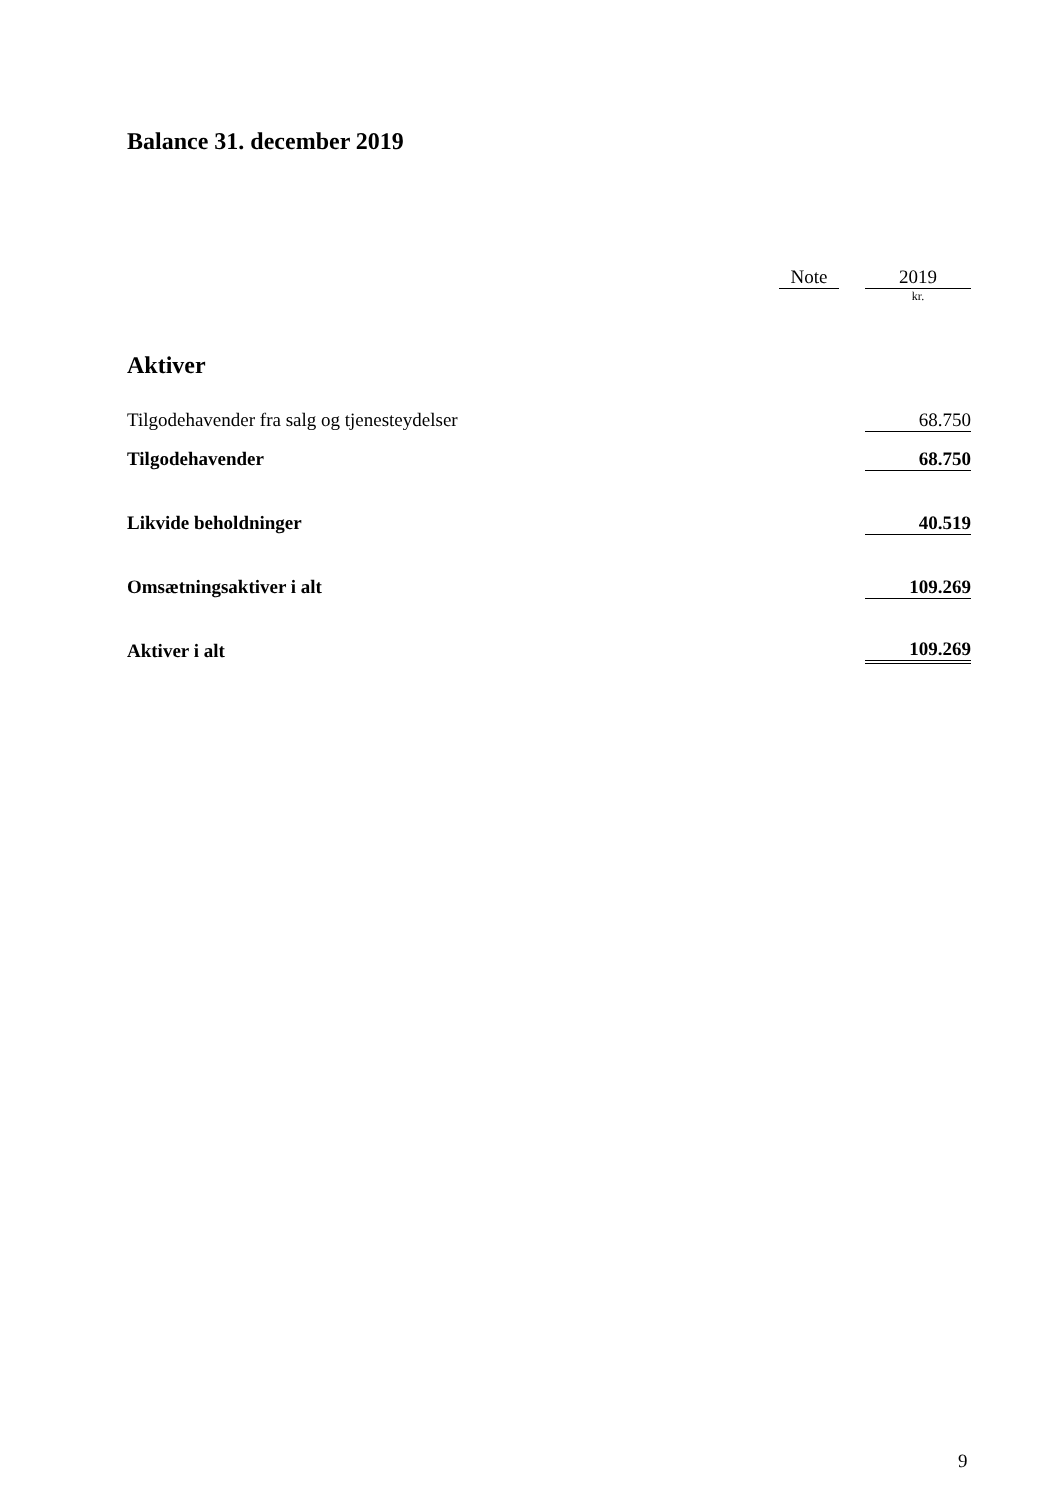Balance 31. december 2019
| | Note | | 2019 |
| | | | kr. |
| Aktiver | | | |
| Tilgodehavender fra salg og tjenesteydelser | | | 68.750 |
| Tilgodehavender | | | 68.750 |
| Likvide beholdninger | | | 40.519 |
| Omsætningsaktiver i alt | | | 109.269 |
| Aktiver i alt | | | 109.269 |
9